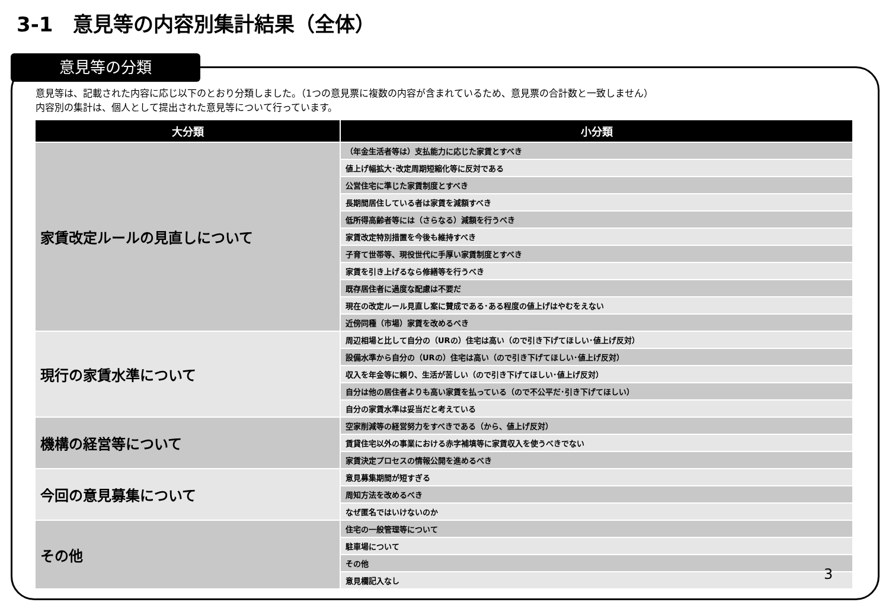3-1　意見等の内容別集計結果（全体）
意見等の分類
意見等は、記載された内容に応じ以下のとおり分類しました。（1つの意見票に複数の内容が含まれているため、意見票の合計数と一致しません）
内容別の集計は、個人として提出された意見等について行っています。
| 大分類 | 小分類 |
| --- | --- |
| 家賃改定ルールの見直しについて | （年金生活者等は）支払能力に応じた家賃とすべき |
| | 値上げ幅拡大･改定周期短縮化等に反対である |
| | 公営住宅に準じた家賃制度とすべき |
| | 長期間居住している者は家賃を減額すべき |
| | 低所得高齢者等には（さらなる）減額を行うべき |
| | 家賃改定特別措置を今後も維持すべき |
| | 子育て世帯等、現役世代に手厚い家賃制度とすべき |
| | 家賃を引き上げるなら修繕等を行うべき |
| | 既存居住者に過度な配慮は不要だ |
| | 現在の改定ルール見直し案に賛成である･ある程度の値上げはやむをえない |
| | 近傍同種（市場）家賃を改めるべき |
| 現行の家賃水準について | 周辺相場と比して自分の（URの）住宅は高い（ので引き下げてほしい･値上げ反対） |
| | 設備水準から自分の（URの）住宅は高い（ので引き下げてほしい･値上げ反対） |
| | 収入を年金等に頼り、生活が苦しい（ので引き下げてほしい･値上げ反対） |
| | 自分は他の居住者よりも高い家賃を払っている（ので不公平だ･引き下げてほしい） |
| | 自分の家賃水準は妥当だと考えている |
| 機構の経営等について | 空家削減等の経営努力をすべきである（から、値上げ反対） |
| | 賃貸住宅以外の事業における赤字補填等に家賃収入を使うべきでない |
| | 家賃決定プロセスの情報公開を進めるべき |
| 今回の意見募集について | 意見募集期間が短すぎる |
| | 周知方法を改めるべき |
| | なぜ匿名ではいけないのか |
| その他 | 住宅の一般管理等について |
| | 駐車場について |
| | その他 |
| | 意見欄記入なし |
3